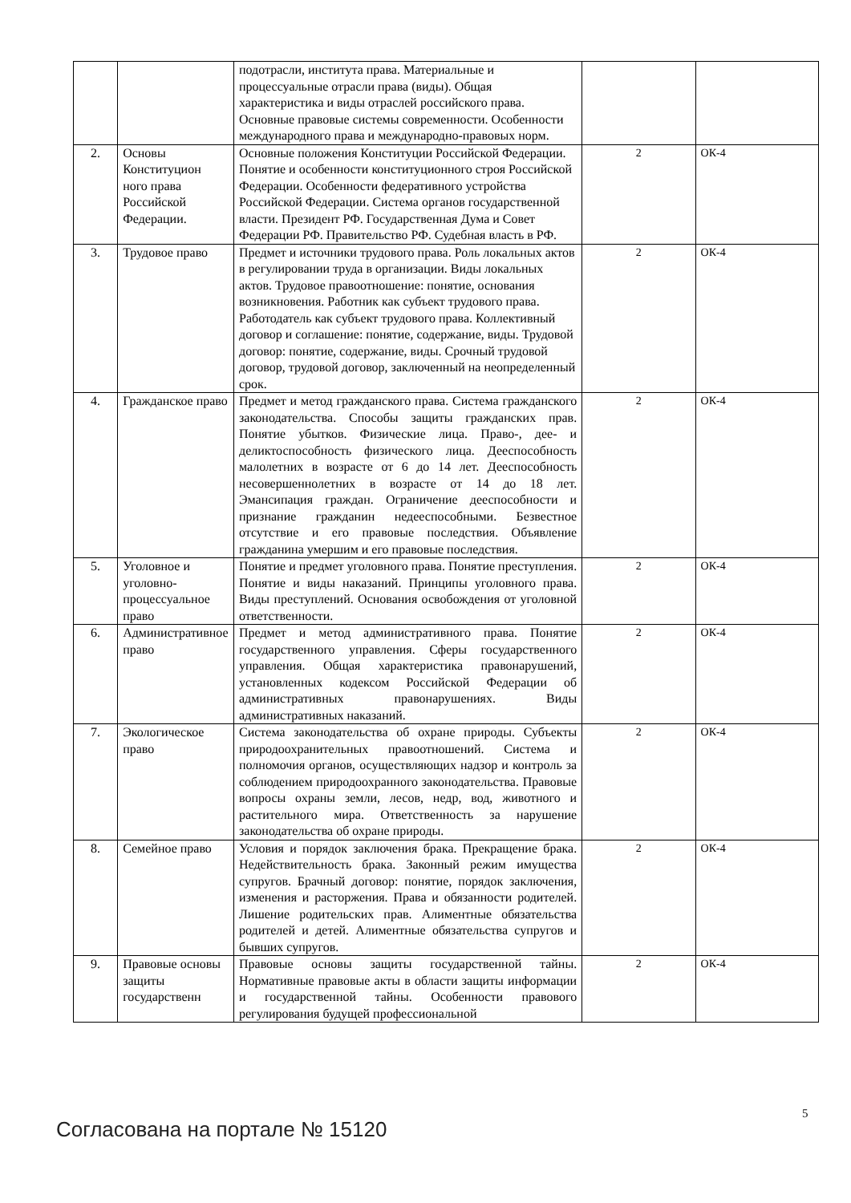| | | подотрасли, института права. Материальные и процессуальные отрасли права (виды). Общая характеристика и виды отраслей российского права. Основные правовые системы современности. Особенности международного права и международно-правовых норм. | | |
| 2. | Основы Конституцион ного права Российской Федерации. | Основные положения Конституции Российской Федерации. Понятие и особенности конституционного строя Российской Федерации. Особенности федеративного устройства Российской Федерации. Система органов государственной власти. Президент РФ. Государственная Дума и Совет Федерации РФ. Правительство РФ. Судебная власть в РФ. | 2 | ОК-4 |
| 3. | Трудовое право | Предмет и источники трудового права. Роль локальных актов в регулировании труда в организации. Виды локальных актов. Трудовое правоотношение: понятие, основания возникновения. Работник как субъект трудового права. Работодатель как субъект трудового права. Коллективный договор и соглашение: понятие, содержание, виды. Трудовой договор: понятие, содержание, виды. Срочный трудовой договор, трудовой договор, заключенный на неопределенный срок. | 2 | ОК-4 |
| 4. | Гражданское право | Предмет и метод гражданского права. Система гражданского законодательства. Способы защиты гражданских прав. Понятие убытков. Физические лица. Право-, дее- и деликтоспособность физического лица. Дееспособность малолетних в возрасте от 6 до 14 лет. Дееспособность несовершеннолетних в возрасте от 14 до 18 лет. Эмансипация граждан. Ограничение дееспособности и признание гражданин недееспособными. Безвестное отсутствие и его правовые последствия. Объявление гражданина умершим и его правовые последствия. | 2 | ОК-4 |
| 5. | Уголовное и уголовно-процессуальное право | Понятие и предмет уголовного права. Понятие преступления. Понятие и виды наказаний. Принципы уголовного права. Виды преступлений. Основания освобождения от уголовной ответственности. | 2 | ОК-4 |
| 6. | Административное право | Предмет и метод административного права. Понятие государственного управления. Сферы государственного управления. Общая характеристика правонарушений, установленных кодексом Российской Федерации об административных правонарушениях. Виды административных наказаний. | 2 | ОК-4 |
| 7. | Экологическое право | Система законодательства об охране природы. Субъекты природоохранительных правоотношений. Система и полномочия органов, осуществляющих надзор и контроль за соблюдением природоохранного законодательства. Правовые вопросы охраны земли, лесов, недр, вод, животного и растительного мира. Ответственность за нарушение законодательства об охране природы. | 2 | ОК-4 |
| 8. | Семейное право | Условия и порядок заключения брака. Прекращение брака. Недействительность брака. Законный режим имущества супругов. Брачный договор: понятие, порядок заключения, изменения и расторжения. Права и обязанности родителей. Лишение родительских прав. Алиментные обязательства родителей и детей. Алиментные обязательства супругов и бывших супругов. | 2 | ОК-4 |
| 9. | Правовые основы защиты государственн | Правовые основы защиты государственной тайны. Нормативные правовые акты в области защиты информации и государственной тайны. Особенности правового регулирования будущей профессиональной | 2 | ОК-4 |
5
Согласована на портале № 15120